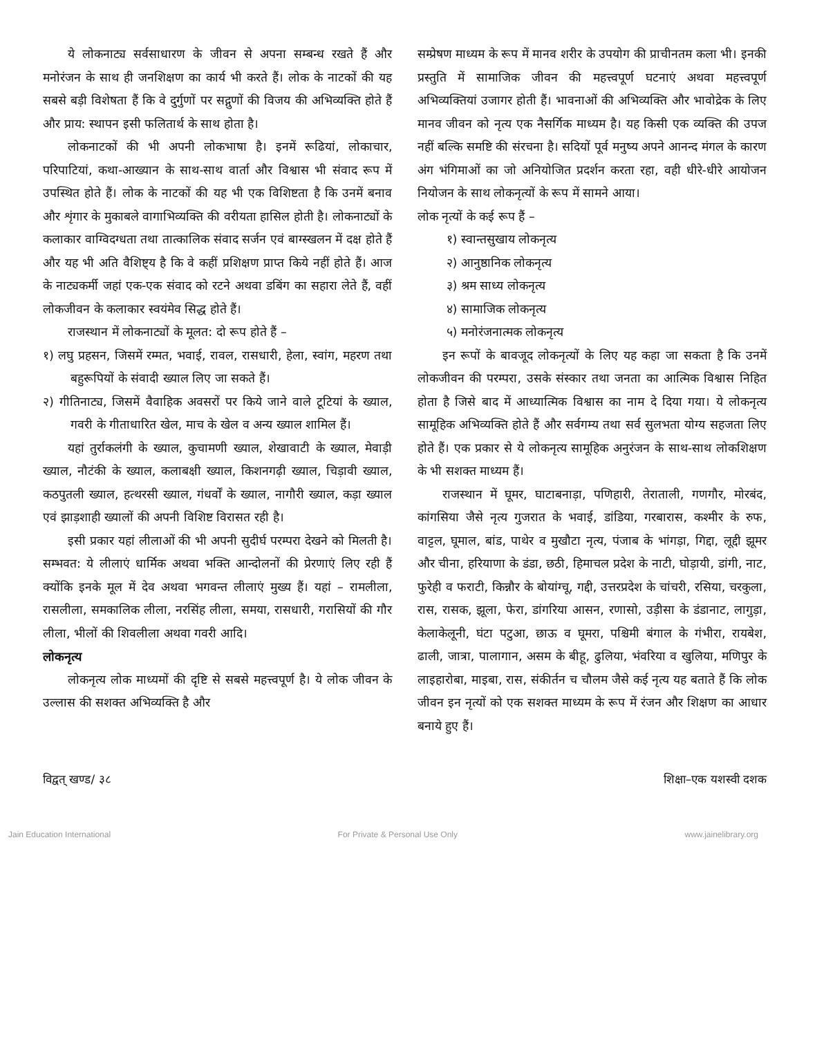ये लोकनाट्य सर्वसाधारण के जीवन से अपना सम्बन्ध रखते हैं और मनोरंजन के साथ ही जनशिक्षण का कार्य भी करते हैं। लोक के नाटकों की यह सबसे बड़ी विशेषता हैं कि वे दुर्गुणों पर सद्गुणों की विजय की अभिव्यक्ति होते हैं और प्राय: स्थापन इसी फलितार्थ के साथ होता है।
लोकनाटकों की भी अपनी लोकभाषा है। इनमें रूढियां, लोकाचार, परिपाटियां, कथा-आख्यान के साथ-साथ वार्ता और विश्वास भी संवाद रूप में उपस्थित होते हैं। लोक के नाटकों की यह भी एक विशिष्टता है कि उनमें बनाव और शृंगार के मुकाबले वागाभिव्यक्ति की वरीयता हासिल होती है। लोकनाट्यों के कलाकार वाग्विदग्धता तथा तात्कालिक संवाद सर्जन एवं बाग्स्खलन में दक्ष होते हैं और यह भी अति वैशिष्ट्य है कि वे कहीं प्रशिक्षण प्राप्त किये नहीं होते हैं। आज के नाट्यकर्मी जहां एक-एक संवाद को रटने अथवा डबिंग का सहारा लेते हैं, वहीं लोकजीवन के कलाकार स्वयंमेव सिद्ध होते हैं।
राजस्थान में लोकनाट्यों के मूलत: दो रूप होते हैं –
१) लघु प्रहसन, जिसमें रम्मत, भवाई, रावल, रासधारी, हेला, स्वांग, महरण तथा बहुरूपियों के संवादी ख्याल लिए जा सकते हैं।
२) गीतिनाट्य, जिसमें वैवाहिक अवसरों पर किये जाने वाले टूटियां के ख्याल, गवरी के गीताधारित खेल, माच के खेल व अन्य ख्याल शामिल हैं।
यहां तुर्राकलंगी के ख्याल, कुचामणी ख्याल, शेखावाटी के ख्याल, मेवाड़ी ख्याल, नौटंकी के ख्याल, कलाबक्षी ख्याल, किशनगढ़ी ख्याल, चिड़ावी ख्याल, कठपुतली ख्याल, हत्थरसी ख्याल, गंधर्वों के ख्याल, नागौरी ख्याल, कड़ा ख्याल एवं झाड़शाही ख्यालों की अपनी विशिष्ट विरासत रही है।
इसी प्रकार यहां लीलाओं की भी अपनी सुदीर्घ परम्परा देखने को मिलती है। सम्भवत: ये लीलाएं धार्मिक अथवा भक्ति आन्दोलनों की प्रेरणाएं लिए रही हैं क्योंकि इनके मूल में देव अथवा भगवन्त लीलाएं मुख्य हैं। यहां – रामलीला, रासलीला, समकालिक लीला, नरसिंह लीला, समया, रासधारी, गरासियों की गौर लीला, भीलों की शिवलीला अथवा गवरी आदि।
लोकनृत्य
लोकनृत्य लोक माध्यमों की दृष्टि से सबसे महत्त्वपूर्ण है। ये लोक जीवन के उल्लास की सशक्त अभिव्यक्ति है और
सम्प्रेषण माध्यम के रूप में मानव शरीर के उपयोग की प्राचीनतम कला भी। इनकी प्रस्तुति में सामाजिक जीवन की महत्त्वपूर्ण घटनाएं अथवा महत्त्वपूर्ण अभिव्यक्तियां उजागर होती हैं। भावनाओं की अभिव्यक्ति और भावोद्रेक के लिए मानव जीवन को नृत्य एक नैसर्गिक माध्यम है। यह किसी एक व्यक्ति की उपज नहीं बल्कि समष्टि की संरचना है। सदियों पूर्व मनुष्य अपने आनन्द मंगल के कारण अंग भंगिमाओं का जो अनियोजित प्रदर्शन करता रहा, वही धीरे-धीरे आयोजन नियोजन के साथ लोकनृत्यों के रूप में सामने आया।
लोक नृत्यों के कई रूप हैं –
१) स्वान्तसुखाय लोकनृत्य
२) आनुष्ठानिक लोकनृत्य
३) श्रम साध्य लोकनृत्य
४) सामाजिक लोकनृत्य
५) मनोरंजनात्मक लोकनृत्य
इन रूपों के बावजूद लोकनृत्यों के लिए यह कहा जा सकता है कि उनमें लोकजीवन की परम्परा, उसके संस्कार तथा जनता का आत्मिक विश्वास निहित होता है जिसे बाद में आध्यात्मिक विश्वास का नाम दे दिया गया। ये लोकनृत्य सामूहिक अभिव्यक्ति होते हैं और सर्वगम्य तथा सर्व सुलभता योग्य सहजता लिए होते हैं। एक प्रकार से ये लोकनृत्य सामूहिक अनुरंजन के साथ-साथ लोकशिक्षण के भी सशक्त माध्यम हैं।
राजस्थान में घूमर, घाटाबनाड़ा, पणिहारी, तेराताली, गणगौर, मोरबंद, कांगसिया जैसे नृत्य गुजरात के भवाई, डांडिया, गरबारास, कश्मीर के रुफ, वाट्टल, घूमाल, बांड, पाथेर व मुखौटा नृत्य, पंजाब के भांगड़ा, गिद्दा, लूद्दी झूमर और चीना, हरियाणा के डंडा, छठी, हिमाचल प्रदेश के नाटी, घोड़ायी, डांगी, नाट, फुरेही व फराटी, किन्नौर के बोयांग्चू, गद्दी, उत्तरप्रदेश के चांचरी, रसिया, चरकुला, रास, रासक, झूला, फेरा, डांगरिया आसन, रणासो, उड़ीसा के डंडानाट, लागुड़ा, केलाकेलूनी, घंटा पटुआ, छाऊ व घूमरा, पश्चिमी बंगाल के गंभीरा, रायबेश, ढाली, जात्रा, पालागान, असम के बीहू, ढुलिया, भंवरिया व खुलिया, मणिपुर के लाइहारोबा, माइबा, रास, संकीर्तन च चौलम जैसे कई नृत्य यह बताते हैं कि लोक जीवन इन नृत्यों को एक सशक्त माध्यम के रूप में रंजन और शिक्षण का आधार बनाये हुए हैं।
विद्वत् खण्ड/ ३८ शिक्षा–एक यशस्वी दशक
Jain Education International For Private & Personal Use Only www.jainelibrary.org